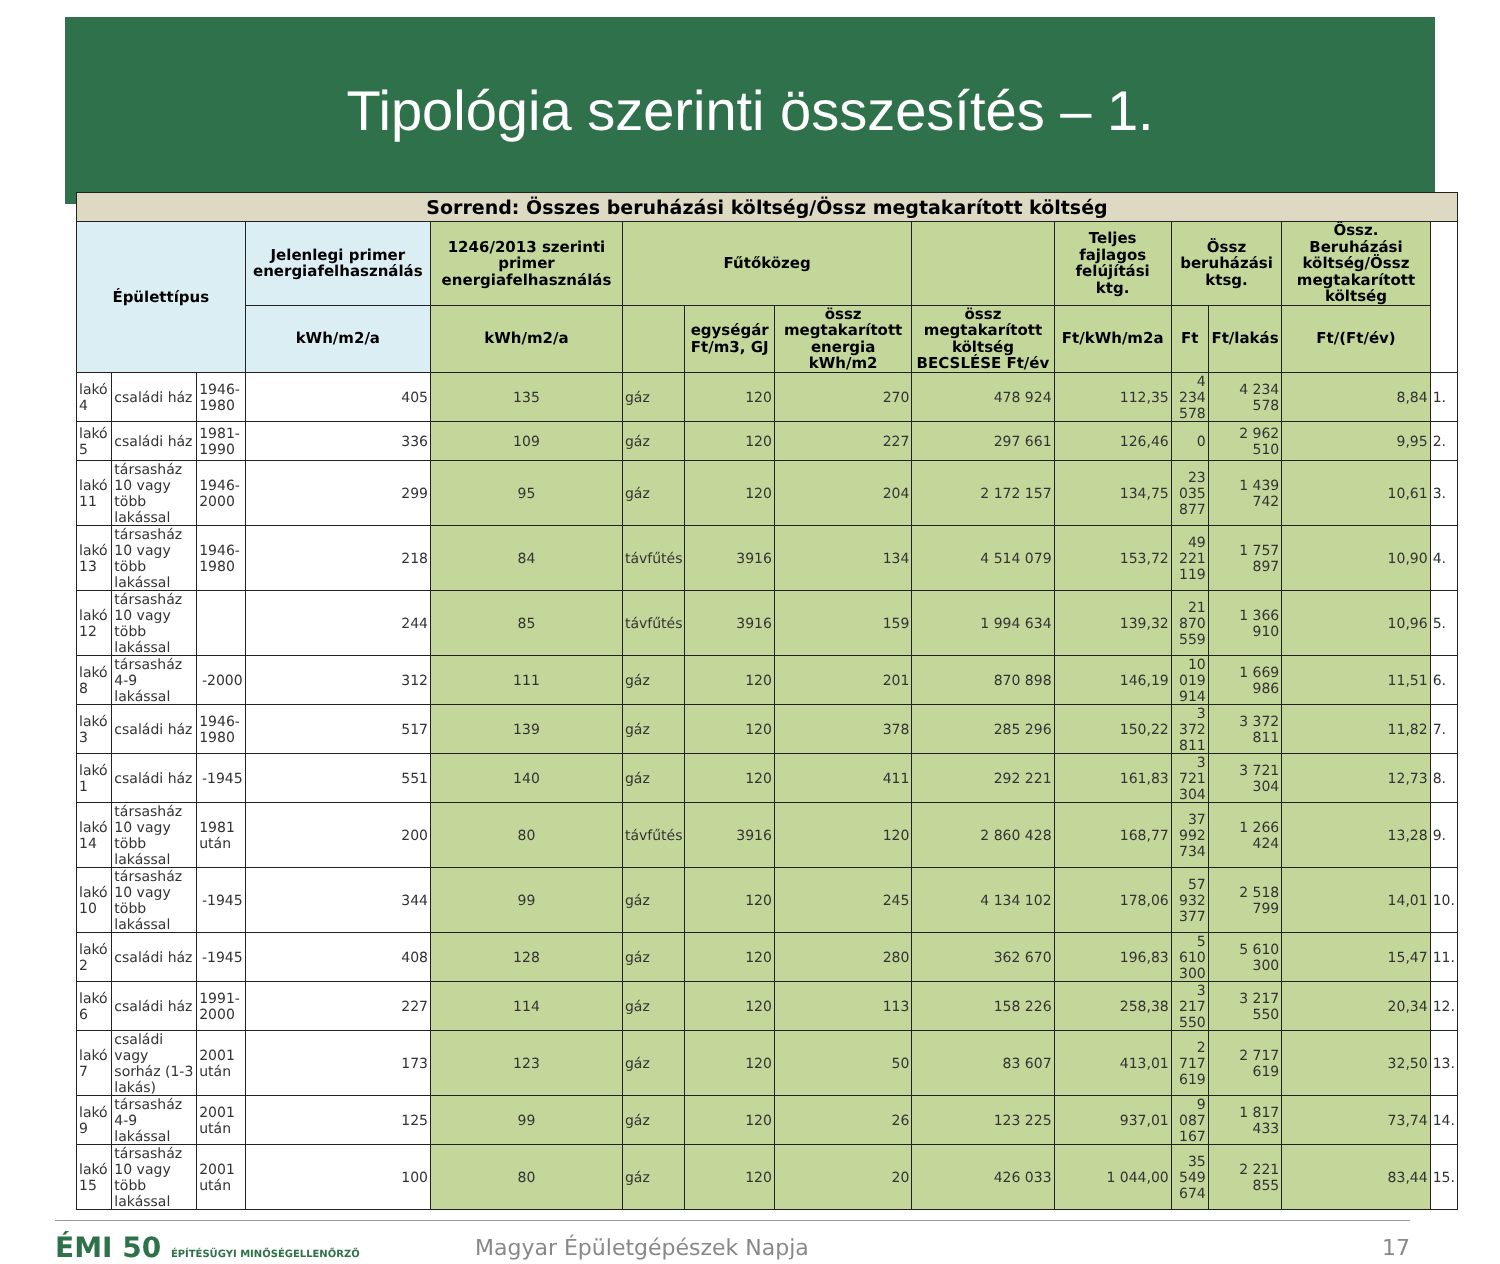Tipológia szerinti összesítés – 1.
| Sorrend: Összes beruházási költség/Össz megtakarított költség | | | | | | | | | | | | | |
| --- | --- | --- | --- | --- | --- | --- | --- | --- | --- | --- | --- | --- | --- |
| Épülettípus | | | Jelenlegi primer energiafelhasználás | 1246/2013 szerinti primer energiafelhasználás | Fűtőközeg | | | | Teljes fajlagos felújítási ktg. | Össz beruházási ktsg. | | Össz. Beruházási költség/Össz megtakarított költség | |
| | | | kWh/m2/a | kWh/m2/a | | egységár Ft/m3, GJ | össz megtakarított energia kWh/m2 | össz megtakarított költség BECSLÉSE Ft/év | Ft/kWh/m2a | Ft | Ft/lakás | Ft/(Ft/év) | |
| lakó 4 | családi ház | 1946-1980 | 405 | 135 | gáz | 120 | 270 | 478 924 | 112,35 | 4 234 578 | 4 234 578 | 8,84 | 1. |
| lakó 5 | családi ház | 1981-1990 | 336 | 109 | gáz | 120 | 227 | 297 661 | 126,46 | 0 | 2 962 510 | 9,95 | 2. |
| lakó 11 | társasház 10 vagy több lakással | 1946-2000 | 299 | 95 | gáz | 120 | 204 | 2 172 157 | 134,75 | 23 035 877 | 1 439 742 | 10,61 | 3. |
| lakó 13 | társasház 10 vagy több lakással | 1946-1980 | 218 | 84 | távfűtés | 3916 | 134 | 4 514 079 | 153,72 | 49 221 119 | 1 757 897 | 10,90 | 4. |
| lakó 12 | társasház 10 vagy több lakással | | 244 | 85 | távfűtés | 3916 | 159 | 1 994 634 | 139,32 | 21 870 559 | 1 366 910 | 10,96 | 5. |
| lakó 8 | társasház 4-9 lakással | -2000 | 312 | 111 | gáz | 120 | 201 | 870 898 | 146,19 | 10 019 914 | 1 669 986 | 11,51 | 6. |
| lakó 3 | családi ház | 1946-1980 | 517 | 139 | gáz | 120 | 378 | 285 296 | 150,22 | 3 372 811 | 3 372 811 | 11,82 | 7. |
| lakó 1 | családi ház | -1945 | 551 | 140 | gáz | 120 | 411 | 292 221 | 161,83 | 3 721 304 | 3 721 304 | 12,73 | 8. |
| lakó 14 | társasház 10 vagy több lakással | 1981 után | 200 | 80 | távfűtés | 3916 | 120 | 2 860 428 | 168,77 | 37 992 734 | 1 266 424 | 13,28 | 9. |
| lakó 10 | társasház 10 vagy több lakással | -1945 | 344 | 99 | gáz | 120 | 245 | 4 134 102 | 178,06 | 57 932 377 | 2 518 799 | 14,01 | 10. |
| lakó 2 | családi ház | -1945 | 408 | 128 | gáz | 120 | 280 | 362 670 | 196,83 | 5 610 300 | 5 610 300 | 15,47 | 11. |
| lakó 6 | családi ház | 1991-2000 | 227 | 114 | gáz | 120 | 113 | 158 226 | 258,38 | 3 217 550 | 3 217 550 | 20,34 | 12. |
| lakó 7 | családi vagy sorház (1-3 lakás) | 2001 után | 173 | 123 | gáz | 120 | 50 | 83 607 | 413,01 | 2 717 619 | 2 717 619 | 32,50 | 13. |
| lakó 9 | társasház 4-9 lakással | 2001 után | 125 | 99 | gáz | 120 | 26 | 123 225 | 937,01 | 9 087 167 | 1 817 433 | 73,74 | 14. |
| lakó 15 | társasház 10 vagy több lakással | 2001 után | 100 | 80 | gáz | 120 | 20 | 426 033 | 1 044,00 | 35 549 674 | 2 221 855 | 83,44 | 15. |
ÉMI 50 ÉPÍTÉSÜGYI MINŐSÉGELLENŐRZŐ
Magyar Épületgépészek Napja 17